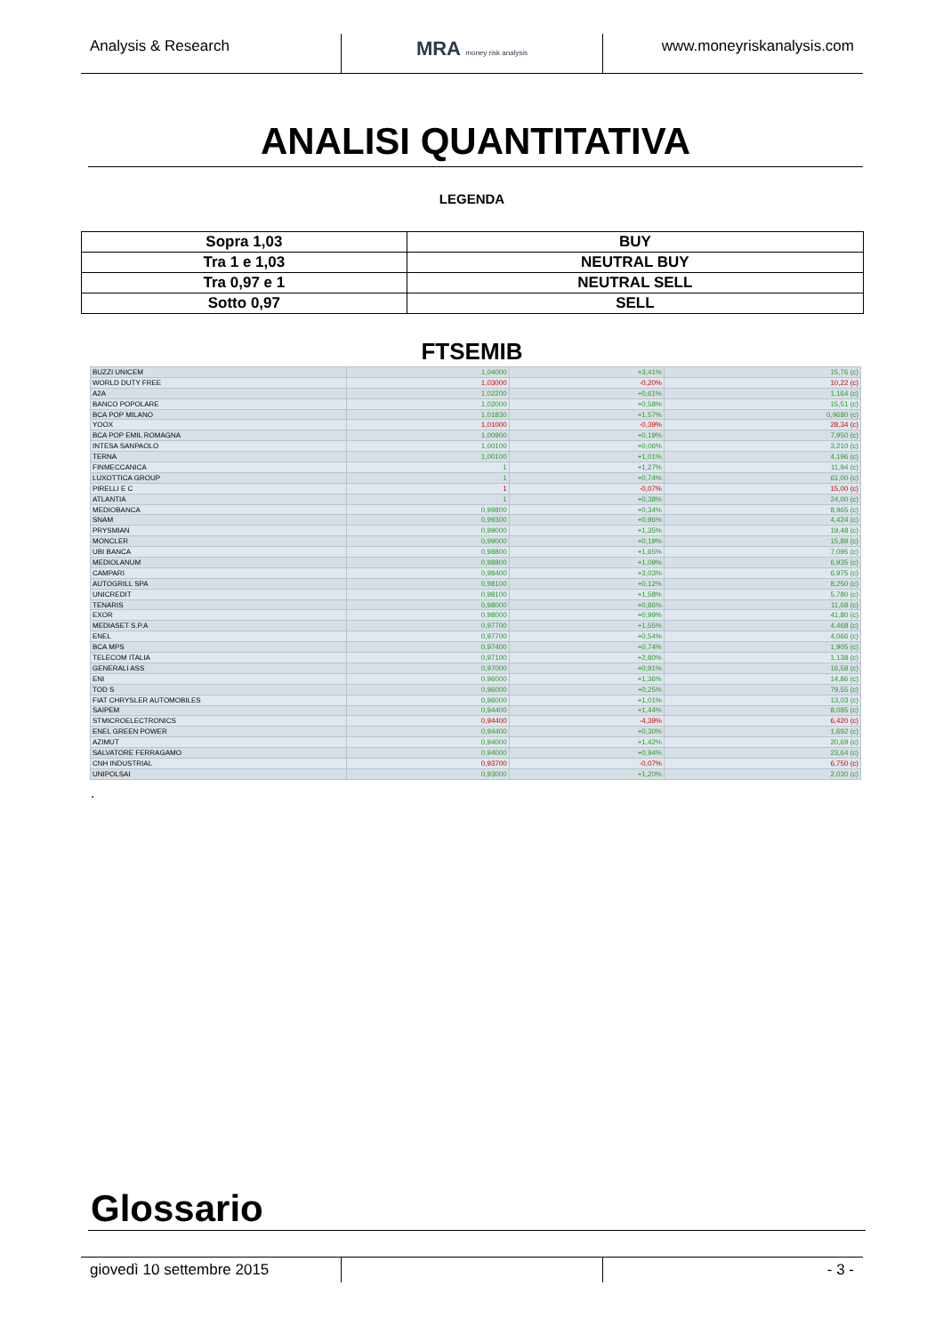Analysis & Research
MRA money risk analysis
www.moneyriskanalysis.com
ANALISI QUANTITATIVA
LEGENDA
| Sopra 1,03 | BUY |
| Tra 1 e 1,03 | NEUTRAL BUY |
| Tra 0,97 e 1 | NEUTRAL SELL |
| Sotto 0,97 | SELL |
FTSEMIB
| BUZZI UNICEM | 1,04000 | +3,41% | 15,76 (c) |
| WORLD DUTY FREE | 1,03000 | -0,20% | 10,22 (c) |
| A2A | 1,02200 | +0,61% | 1,164 (c) |
| BANCO POPOLARE | 1,02000 | +0,58% | 15,51 (c) |
| BCA POP MILANO | 1,01830 | +1,57% | 0,9680 (c) |
| YOOX | 1,01000 | -0,39% | 28,34 (c) |
| BCA POP EMIL ROMAGNA | 1,00900 | +0,19% | 7,950 (c) |
| INTESA SANPAOLO | 1,00100 | +0,06% | 3,210 (c) |
| TERNA | 1,00100 | +1,01% | 4,196 (c) |
| FINMECCANICA | 1 | +1,27% | 11,94 (c) |
| LUXOTTICA GROUP | 1 | +0,74% | 61,00 (c) |
| PIRELLI E C | 1 | -0,07% | 15,00 (c) |
| ATLANTIA | 1 | +0,38% | 24,00 (c) |
| MEDIOBANCA | 0,99800 | +0,34% | 8,965 (c) |
| SNAM | 0,99300 | +0,96% | 4,424 (c) |
| PRYSMIAN | 0,99000 | +1,35% | 19,48 (c) |
| MONCLER | 0,99000 | +0,19% | 15,89 (c) |
| UBI BANCA | 0,98800 | +1,65% | 7,095 (c) |
| MEDIOLANUM | 0,98800 | +1,09% | 6,935 (c) |
| CAMPARI | 0,98400 | +3,03% | 6,975 (c) |
| AUTOGRILL SPA | 0,98100 | +0,12% | 8,250 (c) |
| UNICREDIT | 0,98100 | +1,58% | 5,780 (c) |
| TENARIS | 0,98000 | +0,86% | 11,68 (c) |
| EXOR | 0,98000 | +0,99% | 41,80 (c) |
| MEDIASET S.P.A | 0,97700 | +1,55% | 4,468 (c) |
| ENEL | 0,97700 | +0,54% | 4,066 (c) |
| BCA MPS | 0,97400 | +0,74% | 1,905 (c) |
| TELECOM ITALIA | 0,97100 | +2,80% | 1,138 (c) |
| GENERALI ASS | 0,97000 | +0,91% | 16,58 (c) |
| ENI | 0,96000 | +1,36% | 14,86 (c) |
| TOD S | 0,96000 | +0,25% | 79,55 (c) |
| FIAT CHRYSLER AUTOMOBILES | 0,96000 | +1,01% | 13,03 (c) |
| SAIPEM | 0,94400 | +1,44% | 8,085 (c) |
| STMICROELECTRONICS | 0,94400 | -4,39% | 6,420 (c) |
| ENEL GREEN POWER | 0,94400 | +0,30% | 1,692 (c) |
| AZIMUT | 0,94000 | +1,42% | 20,69 (c) |
| SALVATORE FERRAGAMO | 0,94000 | +0,94% | 23,64 (c) |
| CNH INDUSTRIAL | 0,93700 | -0,07% | 6,750 (c) |
| UNIPOLSAI | 0,93000 | +1,20% | 2,030 (c) |
.
Glossario
giovedì 10 settembre 2015 - 3 -